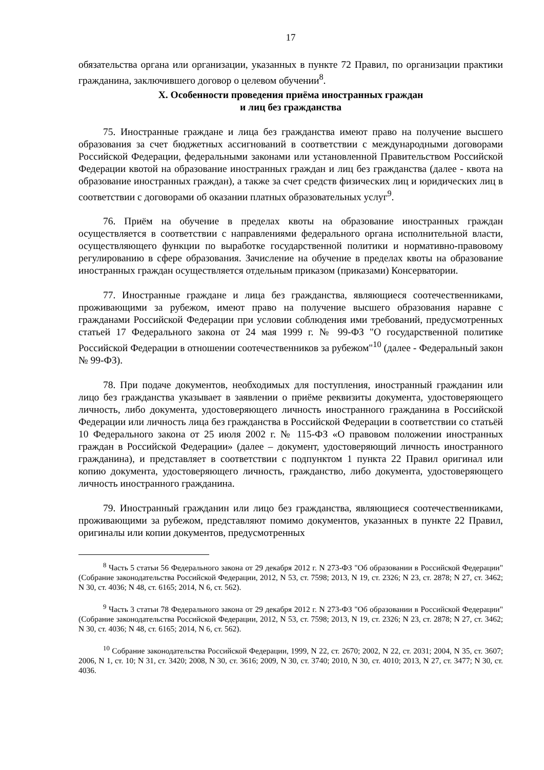17
обязательства органа или организации, указанных в пункте 72 Правил, по организации практики гражданина, заключившего договор о целевом обучении<sup>8</sup>.
X. Особенности проведения приёма иностранных граждан
и лиц без гражданства
75. Иностранные граждане и лица без гражданства имеют право на получение высшего образования за счет бюджетных ассигнований в соответствии с международными договорами Российской Федерации, федеральными законами или установленной Правительством Российской Федерации квотой на образование иностранных граждан и лиц без гражданства (далее - квота на образование иностранных граждан), а также за счет средств физических лиц и юридических лиц в соответствии с договорами об оказании платных образовательных услуг<sup>9</sup>.
76. Приём на обучение в пределах квоты на образование иностранных граждан осуществляется в соответствии с направлениями федерального органа исполнительной власти, осуществляющего функции по выработке государственной политики и нормативно-правовому регулированию в сфере образования. Зачисление на обучение в пределах квоты на образование иностранных граждан осуществляется отдельным приказом (приказами) Консерватории.
77. Иностранные граждане и лица без гражданства, являющиеся соотечественниками, проживающими за рубежом, имеют право на получение высшего образования наравне с гражданами Российской Федерации при условии соблюдения ими требований, предусмотренных статьей 17 Федерального закона от 24 мая 1999 г. № 99-ФЗ "О государственной политике Российской Федерации в отношении соотечественников за рубежом"<sup>10</sup> (далее - Федеральный закон № 99-ФЗ).
78. При подаче документов, необходимых для поступления, иностранный гражданин или лицо без гражданства указывает в заявлении о приёме реквизиты документа, удостоверяющего личность, либо документа, удостоверяющего личность иностранного гражданина в Российской Федерации или личность лица без гражданства в Российской Федерации в соответствии со статьёй 10 Федерального закона от 25 июля 2002 г. № 115-ФЗ «О правовом положении иностранных граждан в Российской Федерации» (далее – документ, удостоверяющий личность иностранного гражданина), и представляет в соответствии с подпунктом 1 пункта 22 Правил оригинал или копию документа, удостоверяющего личность, гражданство, либо документа, удостоверяющего личность иностранного гражданина.
79. Иностранный гражданин или лицо без гражданства, являющиеся соотечественниками, проживающими за рубежом, представляют помимо документов, указанных в пункте 22 Правил, оригиналы или копии документов, предусмотренных
<sup>8</sup> Часть 5 статьи 56 Федерального закона от 29 декабря 2012 г. N 273-ФЗ "Об образовании в Российской Федерации" (Собрание законодательства Российской Федерации, 2012, N 53, ст. 7598; 2013, N 19, ст. 2326; N 23, ст. 2878; N 27, ст. 3462; N 30, ст. 4036; N 48, ст. 6165; 2014, N 6, ст. 562).
<sup>9</sup> Часть 3 статьи 78 Федерального закона от 29 декабря 2012 г. N 273-ФЗ "Об образовании в Российской Федерации" (Собрание законодательства Российской Федерации, 2012, N 53, ст. 7598; 2013, N 19, ст. 2326; N 23, ст. 2878; N 27, ст. 3462; N 30, ст. 4036; N 48, ст. 6165; 2014, N 6, ст. 562).
<sup>10</sup> Собрание законодательства Российской Федерации, 1999, N 22, ст. 2670; 2002, N 22, ст. 2031; 2004, N 35, ст. 3607; 2006, N 1, ст. 10; N 31, ст. 3420; 2008, N 30, ст. 3616; 2009, N 30, ст. 3740; 2010, N 30, ст. 4010; 2013, N 27, ст. 3477; N 30, ст. 4036.